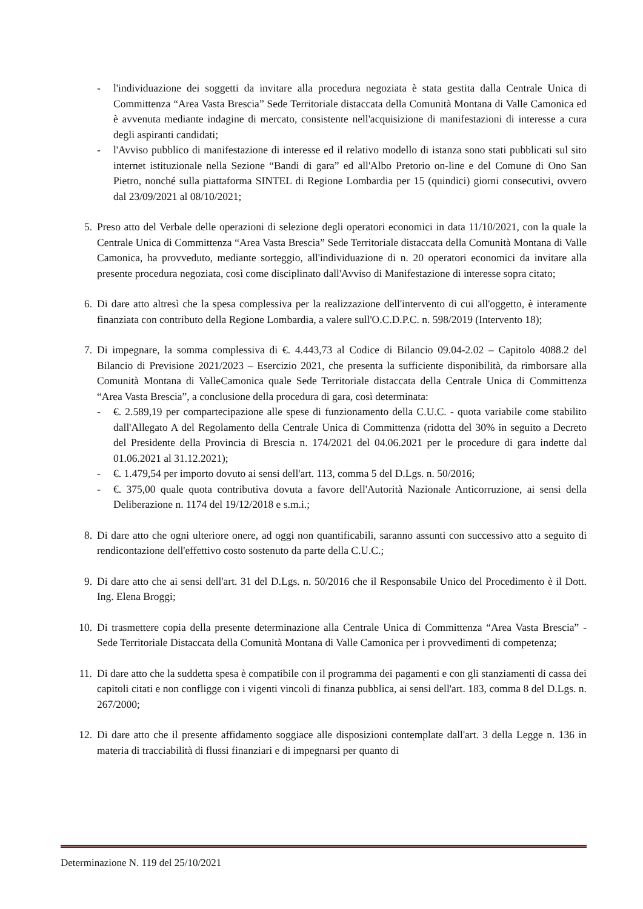- l'individuazione dei soggetti da invitare alla procedura negoziata è stata gestita dalla Centrale Unica di Committenza “Area Vasta Brescia” Sede Territoriale distaccata della Comunità Montana di Valle Camonica ed è avvenuta mediante indagine di mercato, consistente nell'acquisizione di manifestazioni di interesse a cura degli aspiranti candidati;
- l'Avviso pubblico di manifestazione di interesse ed il relativo modello di istanza sono stati pubblicati sul sito internet istituzionale nella Sezione “Bandi di gara” ed all'Albo Pretorio on-line e del Comune di Ono San Pietro, nonché sulla piattaforma SINTEL di Regione Lombardia per 15 (quindici) giorni consecutivi, ovvero dal 23/09/2021 al 08/10/2021;
5. Preso atto del Verbale delle operazioni di selezione degli operatori economici in data 11/10/2021, con la quale la Centrale Unica di Committenza “Area Vasta Brescia” Sede Territoriale distaccata della Comunità Montana di Valle Camonica, ha provveduto, mediante sorteggio, all'individuazione di n. 20 operatori economici da invitare alla presente procedura negoziata, così come disciplinato dall'Avviso di Manifestazione di interesse sopra citato;
6. Di dare atto altresì che la spesa complessiva per la realizzazione dell'intervento di cui all'oggetto, è interamente finanziata con contributo della Regione Lombardia, a valere sull'O.C.D.P.C. n. 598/2019 (Intervento 18);
7. Di impegnare, la somma complessiva di €. 4.443,73 al Codice di Bilancio 09.04-2.02 – Capitolo 4088.2 del Bilancio di Previsione 2021/2023 – Esercizio 2021, che presenta la sufficiente disponibilità, da rimborsare alla Comunità Montana di ValleCamonica quale Sede Territoriale distaccata della Centrale Unica di Committenza “Area Vasta Brescia”, a conclusione della procedura di gara, così determinata:
- €. 2.589,19 per compartecipazione alle spese di funzionamento della C.U.C. - quota variabile come stabilito dall'Allegato A del Regolamento della Centrale Unica di Committenza (ridotta del 30% in seguito a Decreto del Presidente della Provincia di Brescia n. 174/2021 del 04.06.2021 per le procedure di gara indette dal 01.06.2021 al 31.12.2021);
- €. 1.479,54 per importo dovuto ai sensi dell'art. 113, comma 5 del D.Lgs. n. 50/2016;
- €. 375,00 quale quota contributiva dovuta a favore dell'Autorità Nazionale Anticorruzione, ai sensi della Deliberazione n. 1174 del 19/12/2018 e s.m.i.;
8. Di dare atto che ogni ulteriore onere, ad oggi non quantificabili, saranno assunti con successivo atto a seguito di rendicontazione dell'effettivo costo sostenuto da parte della C.U.C.;
9. Di dare atto che ai sensi dell'art. 31 del D.Lgs. n. 50/2016 che il Responsabile Unico del Procedimento è il Dott. Ing. Elena Broggi;
10.
Di trasmettere copia della presente determinazione alla Centrale Unica di Committenza “Area Vasta Brescia” - Sede Territoriale Distaccata della Comunità Montana di Valle Camonica per i provvedimenti di competenza;
11.
Di dare atto che la suddetta spesa è compatibile con il programma dei pagamenti e con gli stanziamenti di cassa dei capitoli citati e non confligge con i vigenti vincoli di finanza pubblica, ai sensi dell'art. 183, comma 8 del D.Lgs. n. 267/2000;
12.
Di dare atto che il presente affidamento soggiace alle disposizioni contemplate dall'art. 3 della Legge n. 136 in materia di tracciabilità di flussi finanziari e di impegnarsi per quanto di
Determinazione N. 119 del 25/10/2021